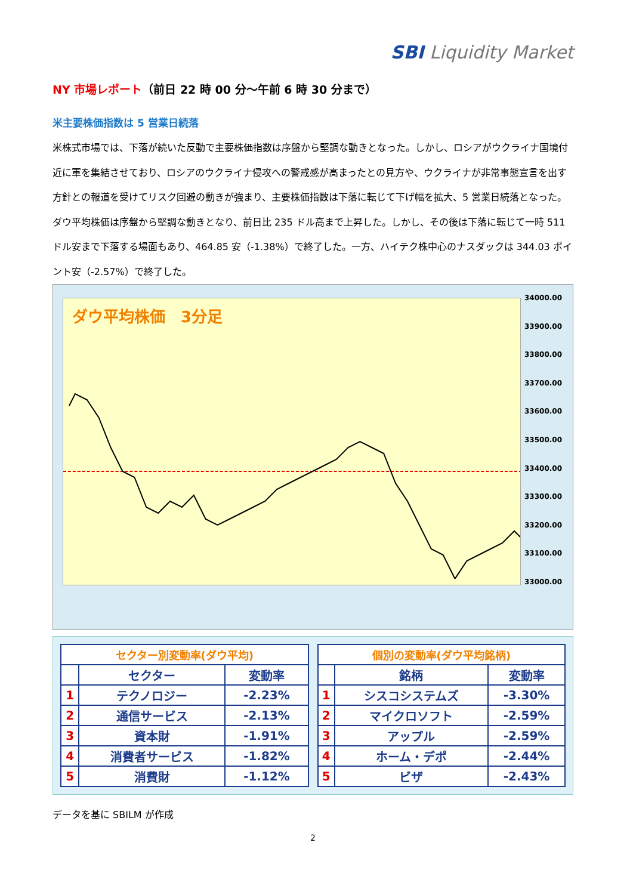SBI Liquidity Market
NY 市場レポート（前日 22 時 00 分～午前 6 時 30 分まで）
米主要株価指数は 5 営業日続落
米株式市場では、下落が続いた反動で主要株価指数は序盤から堅調な動きとなった。しかし、ロシアがウクライナ国境付近に軍を集結させており、ロシアのウクライナ侵攻への警戒感が高まったとの見方や、ウクライナが非常事態宣言を出す方針との報道を受けてリスク回避の動きが強まり、主要株価指数は下落に転じて下げ幅を拡大、5 営業日続落となった。ダウ平均株価は序盤から堅調な動きとなり、前日比 235 ドル高まで上昇した。しかし、その後は下落に転じて一時 511 ドル安まで下落する場面もあり、464.85 安（-1.38%）で終了した。一方、ハイテク株中心のナスダックは 344.03 ポイント安（-2.57%）で終了した。
ダウ平均株価　3分足
34000.00
33900.00
33800.00
33700.00
33600.00
33500.00
33400.00
33300.00
33200.00
33100.00
33000.00
| セクター別変動率(ダウ平均) | | |
| --- | --- | --- |
| | セクター | 変動率 |
| 1 | テクノロジー | -2.23% |
| 2 | 通信サービス | -2.13% |
| 3 | 資本財 | -1.91% |
| 4 | 消費者サービス | -1.82% |
| 5 | 消費財 | -1.12% |
| 個別の変動率(ダウ平均銘柄) | | |
| --- | --- | --- |
| | 銘柄 | 変動率 |
| 1 | シスコシステムズ | -3.30% |
| 2 | マイクロソフト | -2.59% |
| 3 | アップル | -2.59% |
| 4 | ホーム・デポ | -2.44% |
| 5 | ビザ | -2.43% |
データを基に SBILM が作成
2